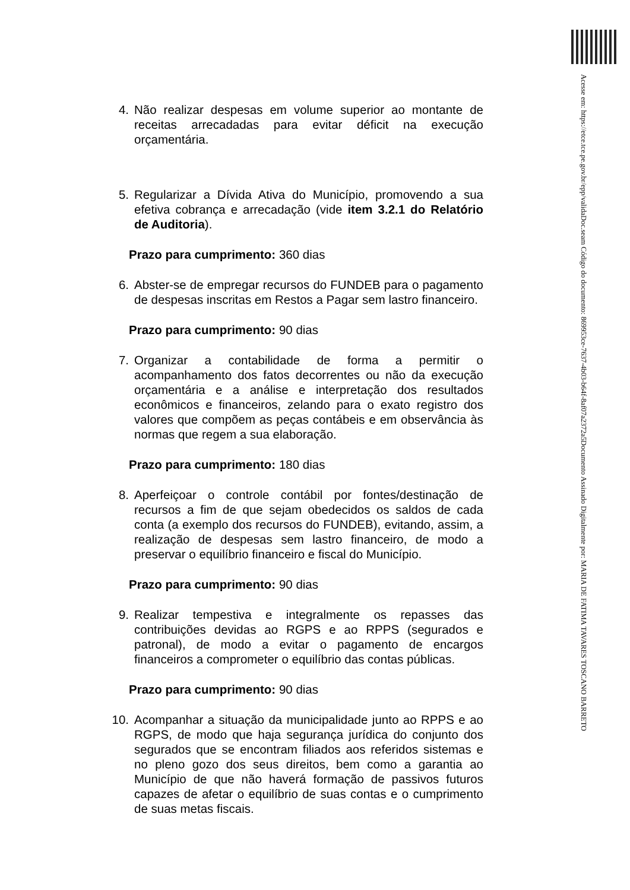Documento Assinado Digitalmente por: MARIA DE FATIMA TAVARES TOSCANO BARRETO
Acesse em: https://etce.tce.pe.gov.br/epp/validaDoc.seam Código do documento: 869953ce-7637-4b03-b64f-8af07a2372a5
4. Não realizar despesas em volume superior ao montante de receitas arrecadadas para evitar déficit na execução orçamentária.
5. Regularizar a Dívida Ativa do Município, promovendo a sua efetiva cobrança e arrecadação (vide item 3.2.1 do Relatório de Auditoria).
Prazo para cumprimento: 360 dias
6. Abster-se de empregar recursos do FUNDEB para o pagamento de despesas inscritas em Restos a Pagar sem lastro financeiro.
Prazo para cumprimento: 90 dias
7. Organizar a contabilidade de forma a permitir o acompanhamento dos fatos decorrentes ou não da execução orçamentária e a análise e interpretação dos resultados econômicos e financeiros, zelando para o exato registro dos valores que compõem as peças contábeis e em observância às normas que regem a sua elaboração.
Prazo para cumprimento: 180 dias
8. Aperfeiçoar o controle contábil por fontes/destinação de recursos a fim de que sejam obedecidos os saldos de cada conta (a exemplo dos recursos do FUNDEB), evitando, assim, a realização de despesas sem lastro financeiro, de modo a preservar o equilíbrio financeiro e fiscal do Município.
Prazo para cumprimento: 90 dias
9. Realizar tempestiva e integralmente os repasses das contribuições devidas ao RGPS e ao RPPS (segurados e patronal), de modo a evitar o pagamento de encargos financeiros a comprometer o equilíbrio das contas públicas.
Prazo para cumprimento: 90 dias
10. Acompanhar a situação da municipalidade junto ao RPPS e ao RGPS, de modo que haja segurança jurídica do conjunto dos segurados que se encontram filiados aos referidos sistemas e no pleno gozo dos seus direitos, bem como a garantia ao Município de que não haverá formação de passivos futuros capazes de afetar o equilíbrio de suas contas e o cumprimento de suas metas fiscais.